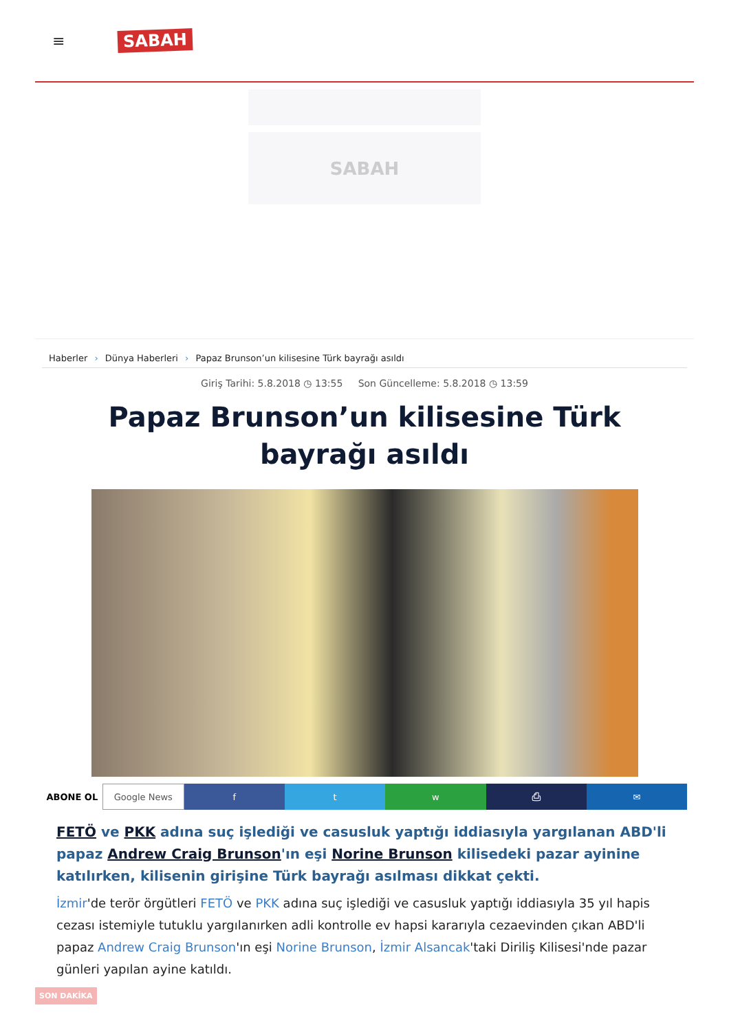≡
SABAH
SABAH
Haberler › Dünya Haberleri › Papaz Brunson’un kilisesine Türk bayrağı asıldı
Giriş Tarihi: 5.8.2018 ◷ 13:55 Son Güncelleme: 5.8.2018 ◷ 13:59
Papaz Brunson’un kilisesine Türk bayrağı asıldı
ABONE OL Google News f t w ⎙ ✉
FETÖ ve PKK adına suç işlediği ve casusluk yaptığı iddiasıyla yargılanan ABD'li papaz Andrew Craig Brunson'ın eşi Norine Brunson kilisedeki pazar ayinine katılırken, kilisenin girişine Türk bayrağı asılması dikkat çekti.
İzmir'de terör örgütleri FETÖ ve PKK adına suç işlediği ve casusluk yaptığı iddiasıyla 35 yıl hapis cezası istemiyle tutuklu yargılanırken adli kontrolle ev hapsi kararıyla cezaevinden çıkan ABD'li papaz Andrew Craig Brunson'ın eşi Norine Brunson, İzmir Alsancak'taki Diriliş Kilisesi'nde pazar günleri yapılan ayine katıldı.
SON DAKİKA